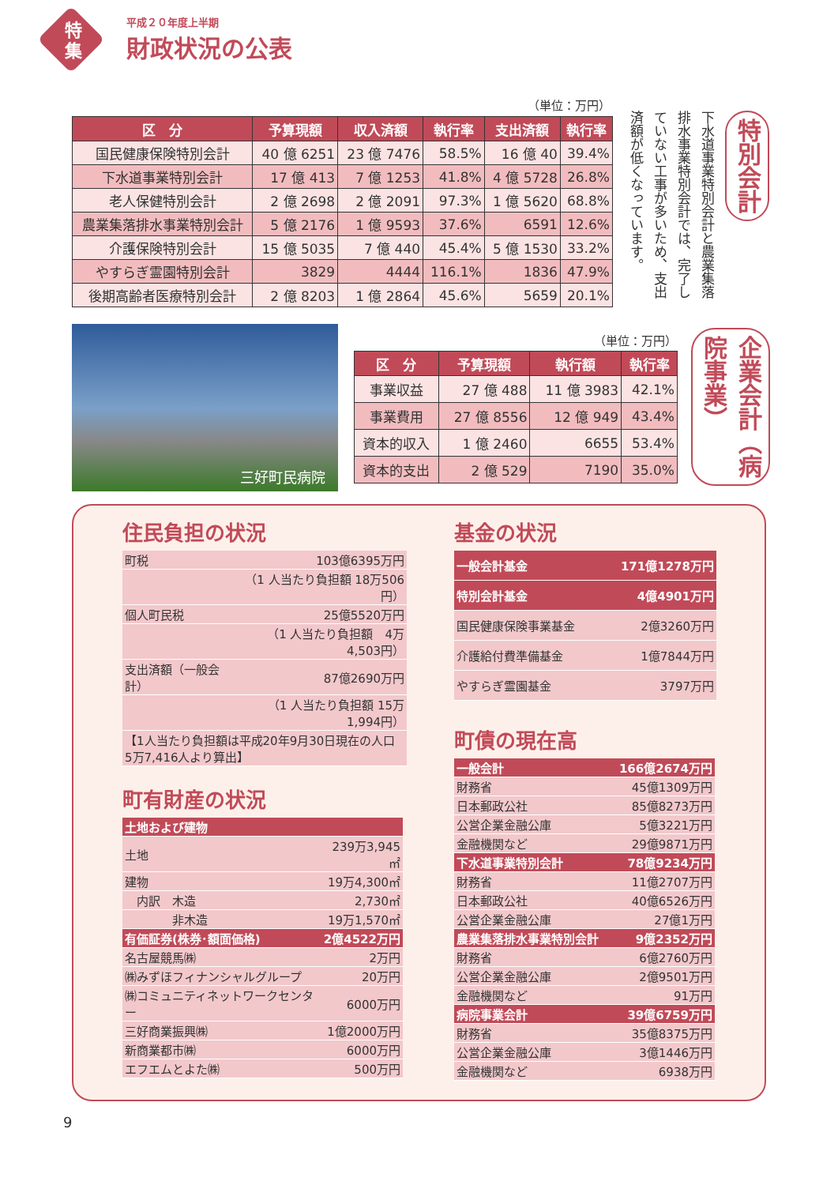特
集
平成２０年度上半期
財政状況の公表
（単位：万円）
| 区 分 | 予算現額 | 収入済額 | 執行率 | 支出済額 | 執行率 |
| --- | --- | --- | --- | --- | --- |
| 国民健康保険特別会計 | 40 億 6251 | 23 億 7476 | 58.5% | 16 億 40 | 39.4% |
| 下水道事業特別会計 | 17 億 413 | 7 億 1253 | 41.8% | 4 億 5728 | 26.8% |
| 老人保健特別会計 | 2 億 2698 | 2 億 2091 | 97.3% | 1 億 5620 | 68.8% |
| 農業集落排水事業特別会計 | 5 億 2176 | 1 億 9593 | 37.6% | 6591 | 12.6% |
| 介護保険特別会計 | 15 億 5035 | 7 億 440 | 45.4% | 5 億 1530 | 33.2% |
| やすらぎ霊園特別会計 | 3829 | 4444 | 116.1% | 1836 | 47.9% |
| 後期高齢者医療特別会計 | 2 億 8203 | 1 億 2864 | 45.6% | 5659 | 20.1% |
下水道事業特別会計と農業集落排水事業特別会計では、完了していない工事が多いため、支出済額が低くなっています。
特別会計
三好町民病院 （単位：万円）
| 区 分 | 予算現額 | 執行額 | 執行率 |
| --- | --- | --- | --- |
| 事業収益 | 27 億 488 | 11 億 3983 | 42.1% |
| 事業費用 | 27 億 8556 | 12 億 949 | 43.4% |
| 資本的収入 | 1 億 2460 | 6655 | 53.4% |
| 資本的支出 | 2 億 529 | 7190 | 35.0% |
企業会計（病院事業）
住民負担の状況
| 町税 | 103億6395万円 |
| | （1 人当たり負担額 18万506円） |
| 個人町民税 | 25億5520万円 |
| | （1 人当たり負担額 4万4,503円） |
| 支出済額（一般会計） | 87億2690万円 |
| | （1 人当たり負担額 15万1,994円） |
| 【1人当たり負担額は平成20年9月30日現在の人口 5万7,416人より算出】 | |
町有財産の状況
| 土地および建物 | |
| 土地 | 239万3,945㎡ |
| 建物 | 19万4,300㎡ |
| 内訳 木造 | 2,730㎡ |
| 非木造 | 19万1,570㎡ |
| 有価証券(株券･額面価格) | 2億4522万円 |
| 名古屋競馬㈱ | 2万円 |
| ㈱みずほフィナンシャルグループ | 20万円 |
| ㈱コミュニティネットワークセンター | 6000万円 |
| 三好商業振興㈱ | 1億2000万円 |
| 新商業都市㈱ | 6000万円 |
| エフエムとよた㈱ | 500万円 |
基金の状況
| 一般会計基金 | 171億1278万円 |
| 特別会計基金 | 4億4901万円 |
| 国民健康保険事業基金 | 2億3260万円 |
| 介護給付費準備基金 | 1億7844万円 |
| やすらぎ霊園基金 | 3797万円 |
町債の現在高
| 一般会計 | 166億2674万円 |
| 財務省 | 45億1309万円 |
| 日本郵政公社 | 85億8273万円 |
| 公営企業金融公庫 | 5億3221万円 |
| 金融機関など | 29億9871万円 |
| 下水道事業特別会計 | 78億9234万円 |
| 財務省 | 11億2707万円 |
| 日本郵政公社 | 40億6526万円 |
| 公営企業金融公庫 | 27億1万円 |
| 農業集落排水事業特別会計 | 9億2352万円 |
| 財務省 | 6億2760万円 |
| 公営企業金融公庫 | 2億9501万円 |
| 金融機関など | 91万円 |
| 病院事業会計 | 39億6759万円 |
| 財務省 | 35億8375万円 |
| 公営企業金融公庫 | 3億1446万円 |
| 金融機関など | 6938万円 |
9